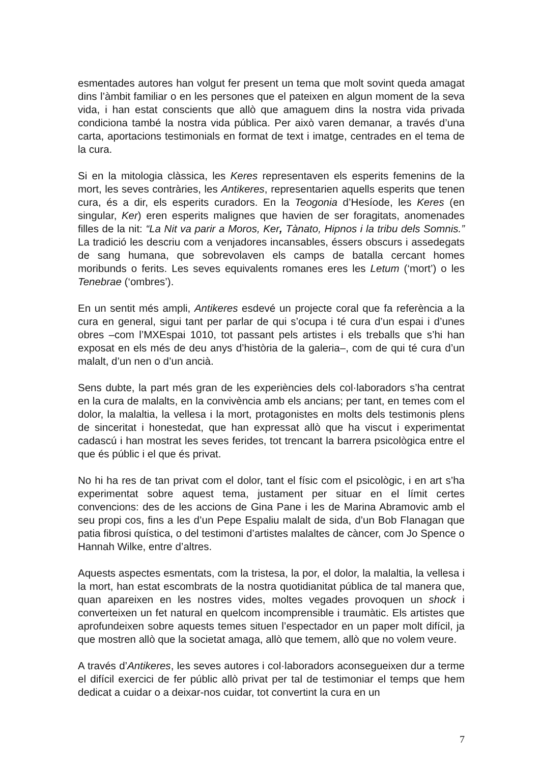esmentades autores han volgut fer present un tema que molt sovint queda amagat dins l’àmbit familiar o en les persones que el pateixen en algun moment de la seva vida, i han estat conscients que allò que amaguem dins la nostra vida privada condiciona també la nostra vida pública. Per això varen demanar, a través d’una carta, aportacions testimonials en format de text i imatge, centrades en el tema de la cura.
Si en la mitologia clàssica, les Keres representaven els esperits femenins de la mort, les seves contràries, les Antikeres, representarien aquells esperits que tenen cura, és a dir, els esperits curadors. En la Teogonia d’Hesíode, les Keres (en singular, Ker) eren esperits malignes que havien de ser foragitats, anomenades filles de la nit: “La Nit va parir a Moros, Ker, Tànato, Hipnos i la tribu dels Somnis.” La tradició les descriu com a venjadores incansables, éssers obscurs i assedegats de sang humana, que sobrevolaven els camps de batalla cercant homes moribunds o ferits. Les seves equivalents romanes eres les Letum (‘mort’) o les Tenebrae (‘ombres’).
En un sentit més ampli, Antikeres esdevé un projecte coral que fa referència a la cura en general, sigui tant per parlar de qui s’ocupa i té cura d’un espai i d’unes obres –com l’MXEspai 1010, tot passant pels artistes i els treballs que s’hi han exposat en els més de deu anys d’història de la galeria–, com de qui té cura d’un malalt, d’un nen o d’un ancià.
Sens dubte, la part més gran de les experiències dels col·laboradors s’ha centrat en la cura de malalts, en la convivència amb els ancians; per tant, en temes com el dolor, la malaltia, la vellesa i la mort, protagonistes en molts dels testimonis plens de sinceritat i honestedat, que han expressat allò que ha viscut i experimentat cadascú i han mostrat les seves ferides, tot trencant la barrera psicològica entre el que és públic i el que és privat.
No hi ha res de tan privat com el dolor, tant el físic com el psicològic, i en art s’ha experimentat sobre aquest tema, justament per situar en el límit certes convencions: des de les accions de Gina Pane i les de Marina Abramovic amb el seu propi cos, fins a les d’un Pepe Espaliu malalt de sida, d’un Bob Flanagan que patia fibrosi quística, o del testimoni d’artistes malaltes de càncer, com Jo Spence o Hannah Wilke, entre d’altres.
Aquests aspectes esmentats, com la tristesa, la por, el dolor, la malaltia, la vellesa i la mort, han estat escombrats de la nostra quotidianitat pública de tal manera que, quan apareixen en les nostres vides, moltes vegades provoquen un shock i converteixen un fet natural en quelcom incomprensible i traumàtic. Els artistes que aprofundeixen sobre aquests temes situen l’espectador en un paper molt difícil, ja que mostren allò que la societat amaga, allò que temem, allò que no volem veure.
A través d’Antikeres, les seves autores i col·laboradors aconsegueixen dur a terme el difícil exercici de fer públic allò privat per tal de testimoniar el temps que hem dedicat a cuidar o a deixar-nos cuidar, tot convertint la cura en un
7